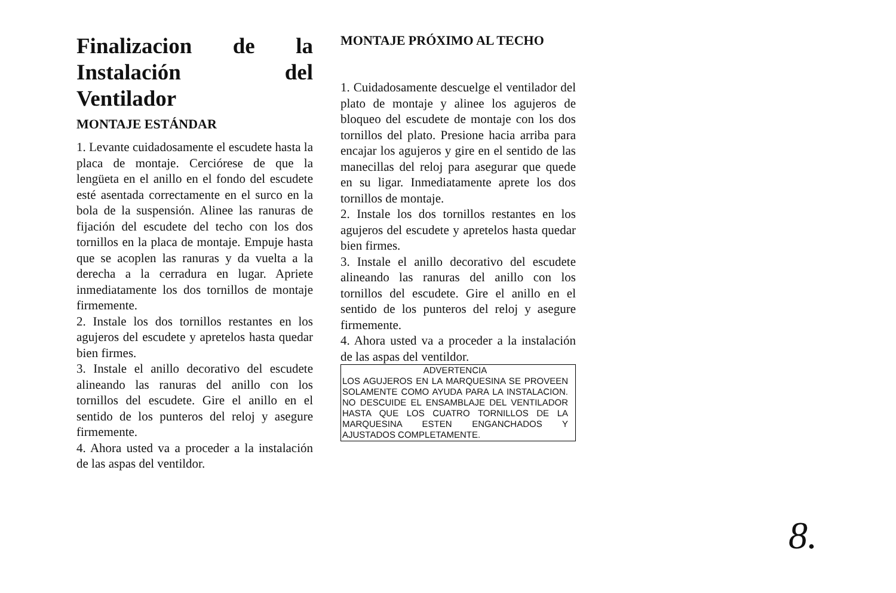Finalizacion de la
Instalación del
Ventilador
MONTAJE ESTÁNDAR
1. Levante cuidadosamente el escudete hasta la placa de montaje. Cerciórese de que la lengüeta en el anillo en el fondo del escudete esté asentada correctamente en el surco en la bola de la suspensión. Alinee las ranuras de fijación del escudete del techo con los dos tornillos en la placa de montaje. Empuje hasta que se acoplen las ranuras y da vuelta a la derecha a la cerradura en lugar. Apriete inmediatamente los dos tornillos de montaje firmemente.
2. Instale los dos tornillos restantes en los agujeros del escudete y apretelos hasta quedar bien firmes.
3. Instale el anillo decorativo del escudete alineando las ranuras del anillo con los tornillos del escudete. Gire el anillo en el sentido de los punteros del reloj y asegure firmemente.
4. Ahora usted va a proceder a la instalación de las aspas del ventildor.
MONTAJE PRÓXIMO AL TECHO
1. Cuidadosamente descuelge el ventilador del plato de montaje y alinee los agujeros de bloqueo del escudete de montaje con los dos tornillos del plato. Presione hacia arriba para encajar los agujeros y gire en el sentido de las manecillas del reloj para asegurar que quede en su ligar. Inmediatamente aprete los dos tornillos de montaje.
2. Instale los dos tornillos restantes en los agujeros del escudete y apretelos hasta quedar bien firmes.
3. Instale el anillo decorativo del escudete alineando las ranuras del anillo con los tornillos del escudete. Gire el anillo en el sentido de los punteros del reloj y asegure firmemente.
4. Ahora usted va a proceder a la instalación de las aspas del ventildor.
ADVERTENCIA
LOS AGUJEROS EN LA MARQUESINA SE PROVEEN SOLAMENTE COMO AYUDA PARA LA INSTALACION. NO DESCUIDE EL ENSAMBLAJE DEL VENTILADOR HASTA QUE LOS CUATRO TORNILLOS DE LA MARQUESINA ESTEN ENGANCHADOS Y AJUSTADOS COMPLETAMENTE.
8.